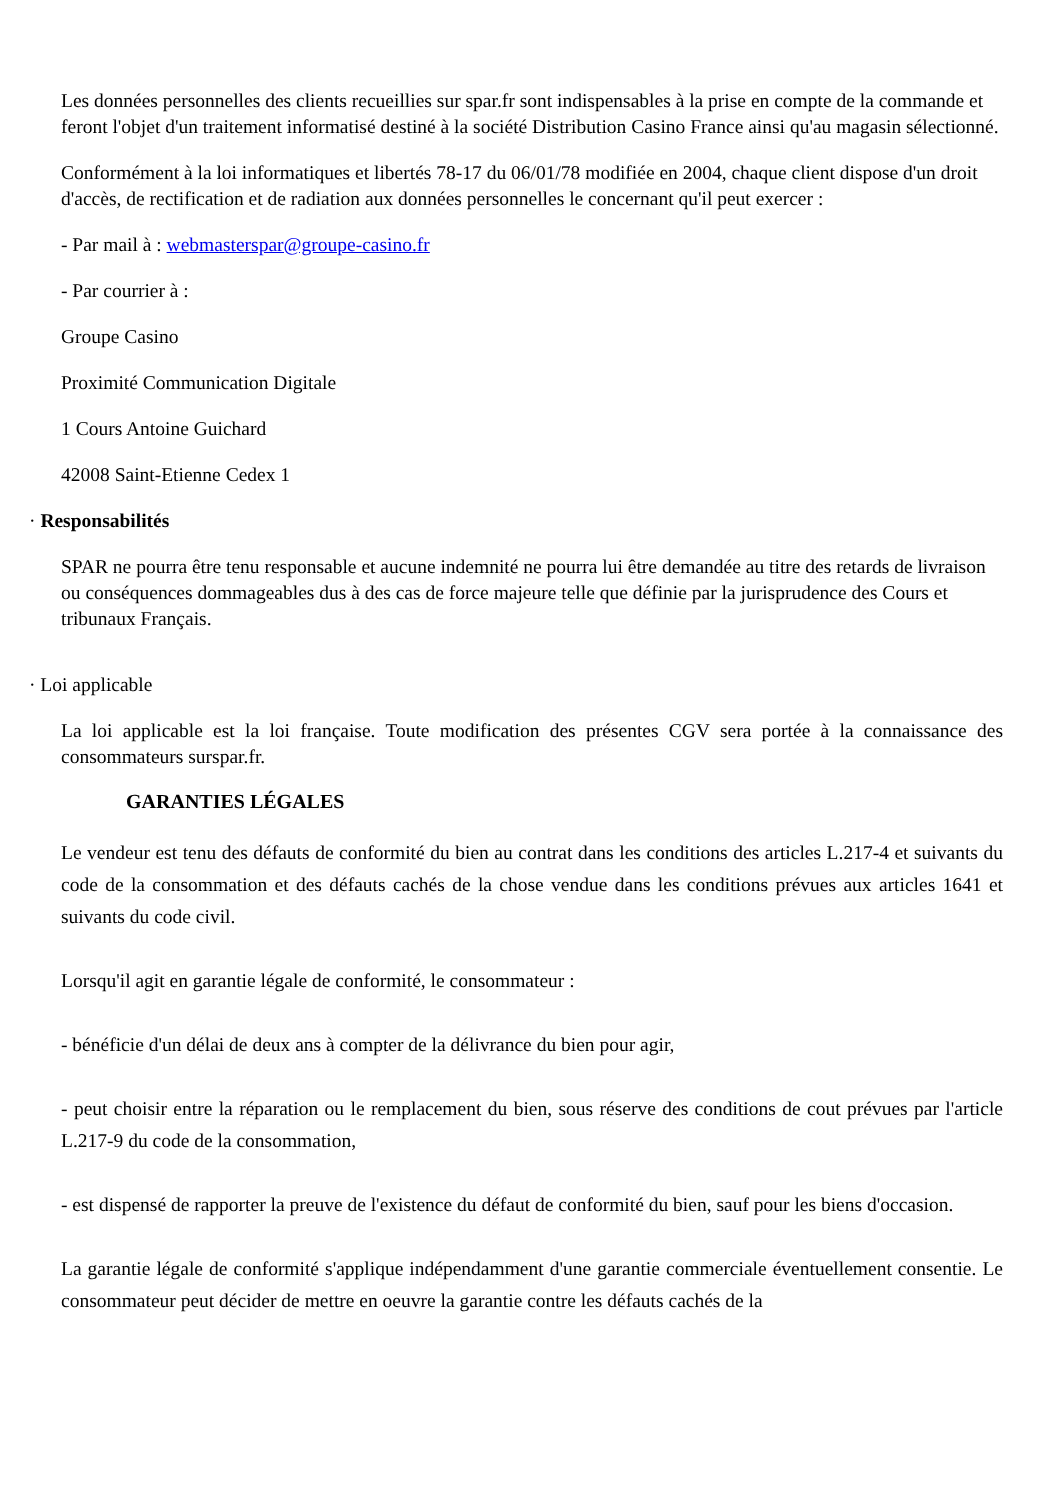Les données personnelles des clients recueillies sur spar.fr sont indispensables à la prise en compte de la commande et feront l'objet d'un traitement informatisé destiné à la société Distribution Casino France ainsi qu'au magasin sélectionné.
Conformément à la loi informatiques et libertés 78-17 du 06/01/78 modifiée en 2004, chaque client dispose d'un droit d'accès, de rectification et de radiation aux données personnelles le concernant qu'il peut exercer :
- Par mail à : webmasterspar@groupe-casino.fr
- Par courrier à :
Groupe Casino
Proximité Communication Digitale
1 Cours Antoine Guichard
42008 Saint-Etienne Cedex 1
· Responsabilités
SPAR ne pourra être tenu responsable et aucune indemnité ne pourra lui être demandée au titre des retards de livraison ou conséquences dommageables dus à des cas de force majeure telle que définie par la jurisprudence des Cours et tribunaux Français.
· Loi applicable
La loi applicable est la loi française. Toute modification des présentes CGV sera portée à la connaissance des consommateurs surspar.fr.
GARANTIES LÉGALES
Le vendeur est tenu des défauts de conformité du bien au contrat dans les conditions des articles L.217-4 et suivants du code de la consommation et des défauts cachés de la chose vendue dans les conditions prévues aux articles 1641 et suivants du code civil.
Lorsqu'il agit en garantie légale de conformité, le consommateur :
- bénéficie d'un délai de deux ans à compter de la délivrance du bien pour agir,
- peut choisir entre la réparation ou le remplacement du bien, sous réserve des conditions de cout prévues par l'article L.217-9 du code de la consommation,
- est dispensé de rapporter la preuve de l'existence du défaut de conformité du bien, sauf pour les biens d'occasion.
La garantie légale de conformité s'applique indépendamment d'une garantie commerciale éventuellement consentie. Le consommateur peut décider de mettre en oeuvre la garantie contre les défauts cachés de la